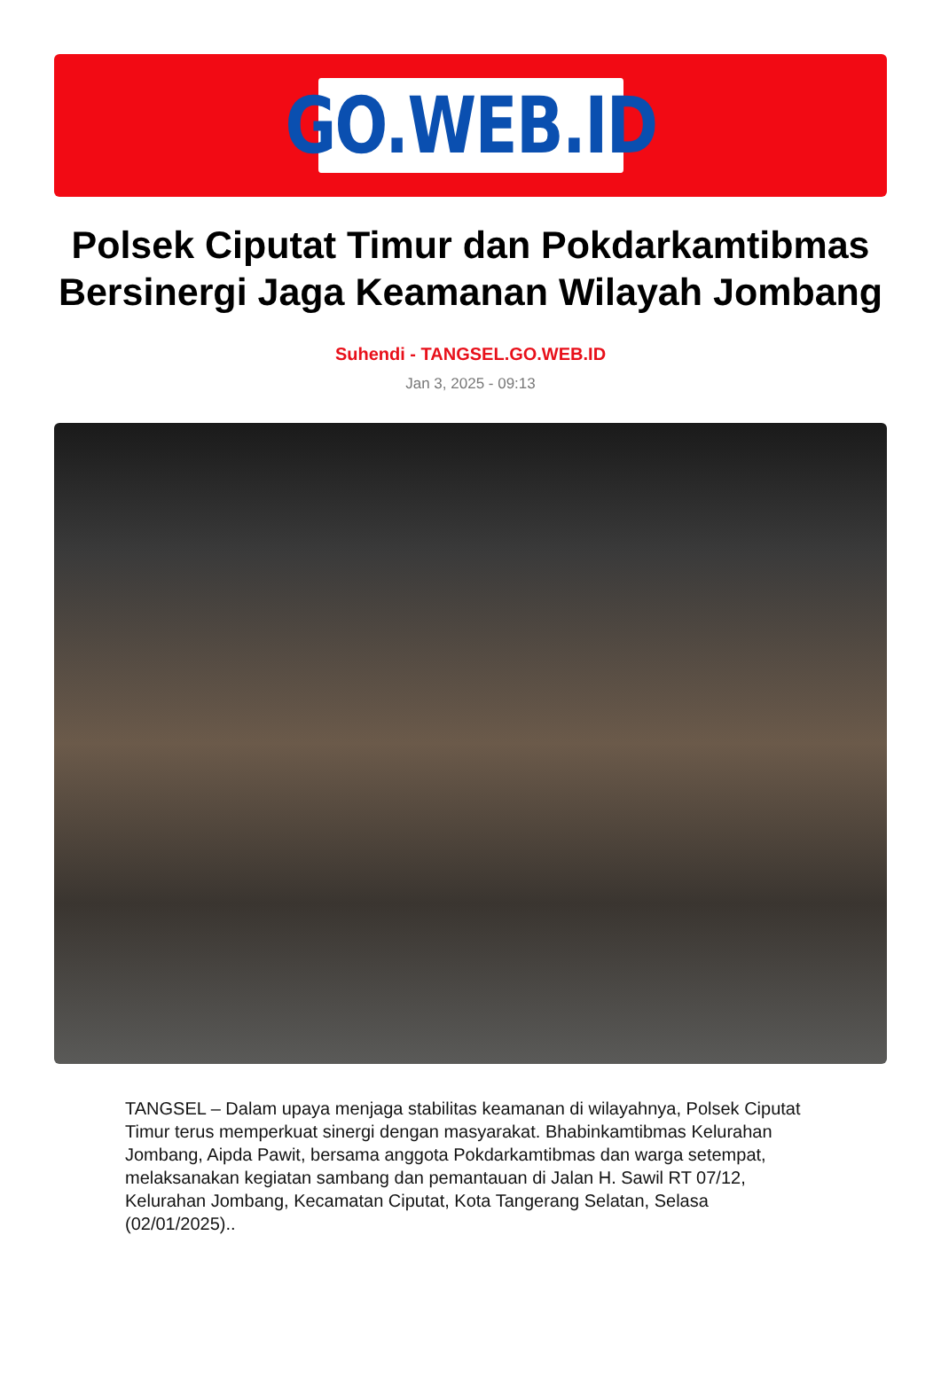GO.WEB.ID
Polsek Ciputat Timur dan Pokdarkamtibmas Bersinergi Jaga Keamanan Wilayah Jombang
Suhendi - TANGSEL.GO.WEB.ID
Jan 3, 2025 - 09:13
TANGSEL – Dalam upaya menjaga stabilitas keamanan di wilayahnya, Polsek Ciputat Timur terus memperkuat sinergi dengan masyarakat. Bhabinkamtibmas Kelurahan Jombang, Aipda Pawit, bersama anggota Pokdarkamtibmas dan warga setempat, melaksanakan kegiatan sambang dan pemantauan di Jalan H. Sawil RT 07/12, Kelurahan Jombang, Kecamatan Ciputat, Kota Tangerang Selatan, Selasa (02/01/2025)..